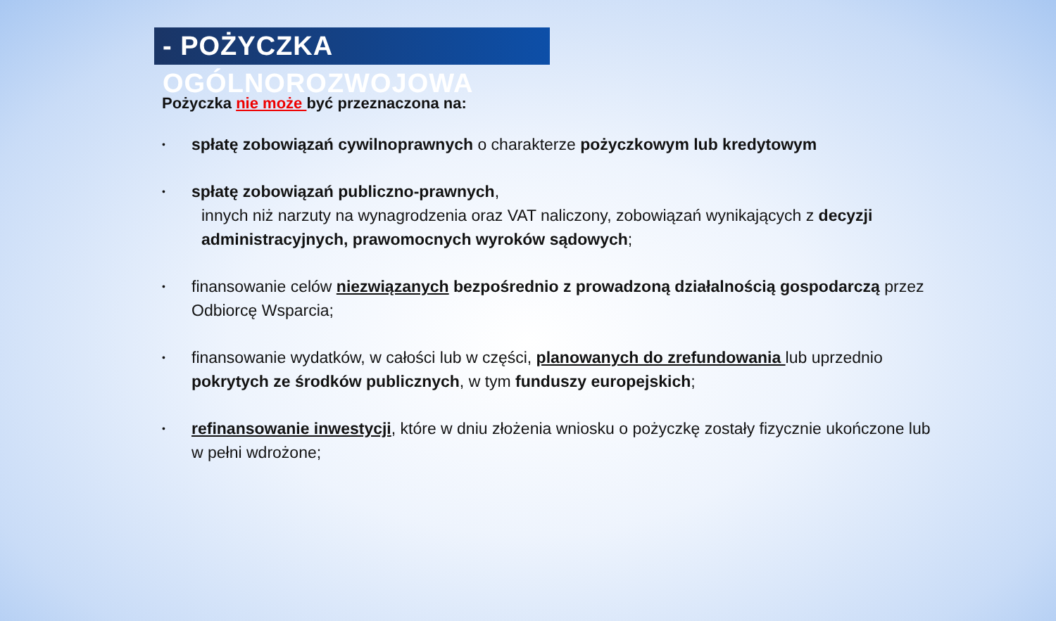- POŻYCZKA OGÓLNOROZWOJOWA
Pożyczka nie może być przeznaczona na:
• spłatę zobowiązań cywilnoprawnych o charakterze pożyczkowym lub kredytowym
• spłatę zobowiązań publiczno-prawnych,
innych niż narzuty na wynagrodzenia oraz VAT naliczony, zobowiązań wynikających z decyzji administracyjnych, prawomocnych wyroków sądowych;
• finansowanie celów niezwiązanych bezpośrednio z prowadzoną działalnością gospodarczą przez Odbiorcę Wsparcia;
• finansowanie wydatków, w całości lub w części, planowanych do zrefundowania lub uprzednio pokrytych ze środków publicznych, w tym funduszy europejskich;
• refinansowanie inwestycji, które w dniu złożenia wniosku o pożyczkę zostały fizycznie ukończone lub w pełni wdrożone;